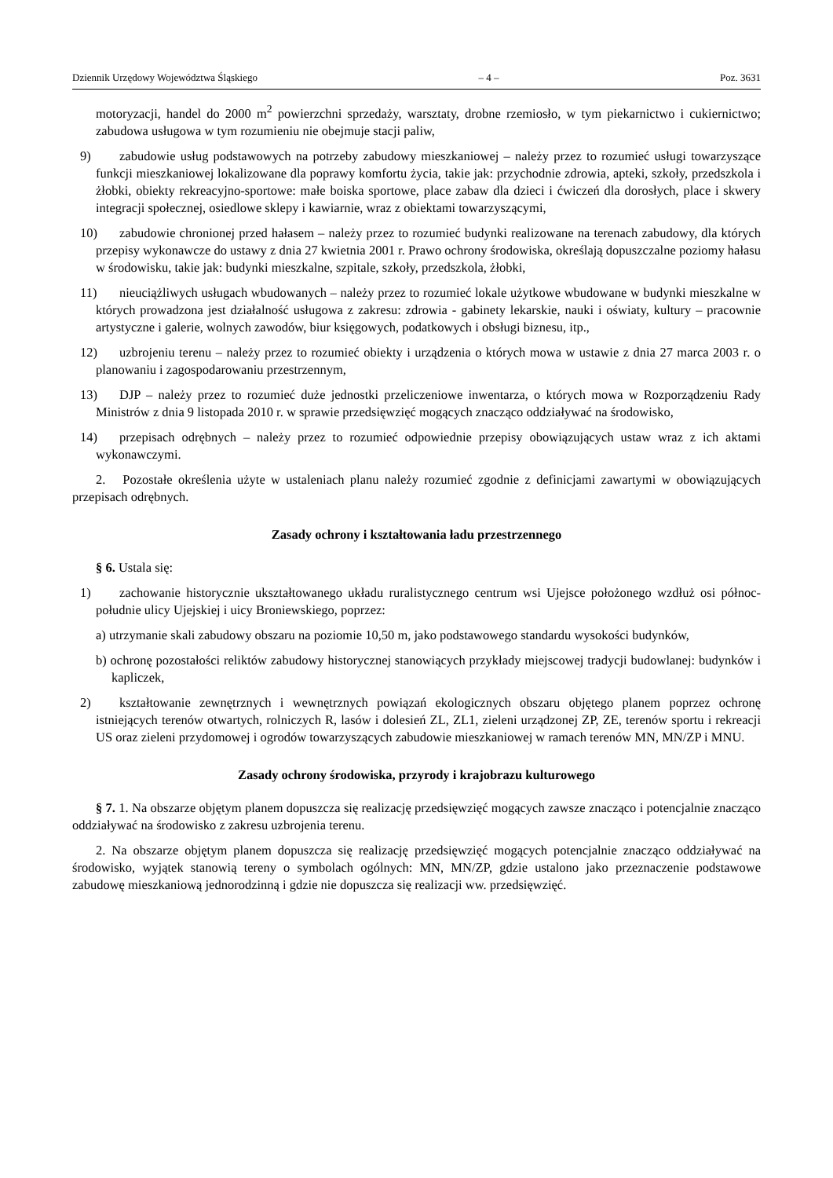Dziennik Urzędowy Województwa Śląskiego – 4 – Poz. 3631
motoryzacji, handel do 2000 m<sup>2</sup> powierzchni sprzedaży, warsztaty, drobne rzemiosło, w tym piekarnictwo i cukiernictwo; zabudowa usługowa w tym rozumieniu nie obejmuje stacji paliw,
9) zabudowie usług podstawowych na potrzeby zabudowy mieszkaniowej – należy przez to rozumieć usługi towarzyszące funkcji mieszkaniowej lokalizowane dla poprawy komfortu życia, takie jak: przychodnie zdrowia, apteki, szkoły, przedszkola i żłobki, obiekty rekreacyjno-sportowe: małe boiska sportowe, place zabaw dla dzieci i ćwiczeń dla dorosłych, place i skwery integracji społecznej, osiedlowe sklepy i kawiarnie, wraz z obiektami towarzyszącymi,
10) zabudowie chronionej przed hałasem – należy przez to rozumieć budynki realizowane na terenach zabudowy, dla których przepisy wykonawcze do ustawy z dnia 27 kwietnia 2001 r. Prawo ochrony środowiska, określają dopuszczalne poziomy hałasu w środowisku, takie jak: budynki mieszkalne, szpitale, szkoły, przedszkola, żłobki,
11) nieuciążliwych usługach wbudowanych – należy przez to rozumieć lokale użytkowe wbudowane w budynki mieszkalne w których prowadzona jest działalność usługowa z zakresu: zdrowia - gabinety lekarskie, nauki i oświaty, kultury – pracownie artystyczne i galerie, wolnych zawodów, biur księgowych, podatkowych i obsługi biznesu, itp.,
12) uzbrojeniu terenu – należy przez to rozumieć obiekty i urządzenia o których mowa w ustawie z dnia 27 marca 2003 r. o planowaniu i zagospodarowaniu przestrzennym,
13) DJP – należy przez to rozumieć duże jednostki przeliczeniowe inwentarza, o których mowa w Rozporządzeniu Rady Ministrów z dnia 9 listopada 2010 r. w sprawie przedsięwzięć mogących znacząco oddziaływać na środowisko,
14) przepisach odrębnych – należy przez to rozumieć odpowiednie przepisy obowiązujących ustaw wraz z ich aktami wykonawczymi.
2. Pozostałe określenia użyte w ustaleniach planu należy rozumieć zgodnie z definicjami zawartymi w obowiązujących przepisach odrębnych.
Zasady ochrony i kształtowania ładu przestrzennego
§ 6. Ustala się:
1) zachowanie historycznie ukształtowanego układu ruralistycznego centrum wsi Ujejsce położonego wzdłuż osi północ-południe ulicy Ujejskiej i uicy Broniewskiego, poprzez:
a) utrzymanie skali zabudowy obszaru na poziomie 10,50 m, jako podstawowego standardu wysokości budynków,
b) ochronę pozostałości reliktów zabudowy historycznej stanowiących przykłady miejscowej tradycji budowlanej: budynków i kapliczek,
2) kształtowanie zewnętrznych i wewnętrznych powiązań ekologicznych obszaru objętego planem poprzez ochronę istniejących terenów otwartych, rolniczych R, lasów i dolesień ZL, ZL1, zieleni urządzonej ZP, ZE, terenów sportu i rekreacji US oraz zieleni przydomowej i ogrodów towarzyszących zabudowie mieszkaniowej w ramach terenów MN, MN/ZP i MNU.
Zasady ochrony środowiska, przyrody i krajobrazu kulturowego
§ 7. 1. Na obszarze objętym planem dopuszcza się realizację przedsięwzięć mogących zawsze znacząco i potencjalnie znacząco oddziaływać na środowisko z zakresu uzbrojenia terenu.
2. Na obszarze objętym planem dopuszcza się realizację przedsięwzięć mogących potencjalnie znacząco oddziaływać na środowisko, wyjątek stanowią tereny o symbolach ogólnych: MN, MN/ZP, gdzie ustalono jako przeznaczenie podstawowe zabudowę mieszkaniową jednorodzinną i gdzie nie dopuszcza się realizacji ww. przedsięwzięć.